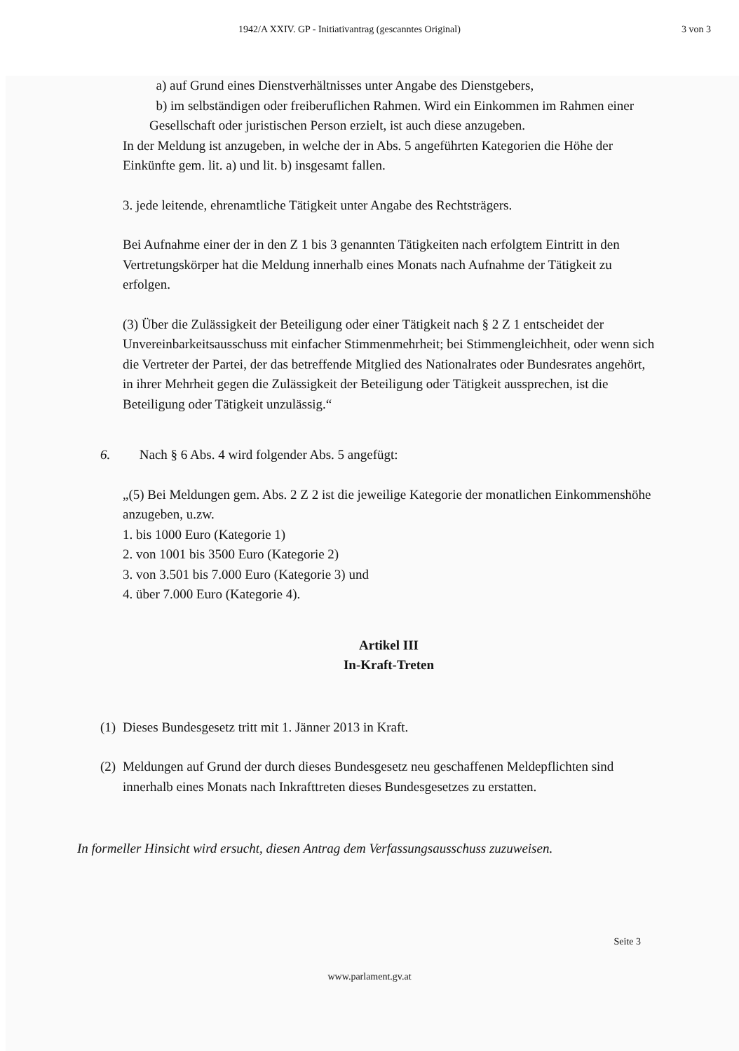1942/A XXIV. GP - Initiativantrag (gescanntes Original) 3 von 3
a) auf Grund eines Dienstverhältnisses unter Angabe des Dienstgebers,
b) im selbständigen oder freiberuflichen Rahmen. Wird ein Einkommen im Rahmen einer Gesellschaft oder juristischen Person erzielt, ist auch diese anzugeben.
In der Meldung ist anzugeben, in welche der in Abs. 5 angeführten Kategorien die Höhe der Einkünfte gem. lit. a) und lit. b) insgesamt fallen.
3. jede leitende, ehrenamtliche Tätigkeit unter Angabe des Rechtsträgers.
Bei Aufnahme einer der in den Z 1 bis 3 genannten Tätigkeiten nach erfolgtem Eintritt in den Vertretungskörper hat die Meldung innerhalb eines Monats nach Aufnahme der Tätigkeit zu erfolgen.
(3) Über die Zulässigkeit der Beteiligung oder einer Tätigkeit nach § 2 Z 1 entscheidet der Unvereinbarkeitsausschuss mit einfacher Stimmenmehrheit; bei Stimmengleichheit, oder wenn sich die Vertreter der Partei, der das betreffende Mitglied des Nationalrates oder Bundesrates angehört, in ihrer Mehrheit gegen die Zulässigkeit der Beteiligung oder Tätigkeit aussprechen, ist die Beteiligung oder Tätigkeit unzulässig.“
6. Nach § 6 Abs. 4 wird folgender Abs. 5 angefügt:
„(5) Bei Meldungen gem. Abs. 2 Z 2 ist die jeweilige Kategorie der monatlichen Einkommenshöhe anzugeben, u.zw.
1. bis 1000 Euro (Kategorie 1)
2. von 1001 bis 3500 Euro (Kategorie 2)
3. von 3.501 bis 7.000 Euro (Kategorie 3) und
4. über 7.000 Euro (Kategorie 4).
Artikel III
In-Kraft-Treten
(1) Dieses Bundesgesetz tritt mit 1. Jänner 2013 in Kraft.
(2) Meldungen auf Grund der durch dieses Bundesgesetz neu geschaffenen Meldepflichten sind innerhalb eines Monats nach Inkrafttreten dieses Bundesgesetzes zu erstatten.
In formeller Hinsicht wird ersucht, diesen Antrag dem Verfassungsausschuss zuzuweisen.
Seite 3
www.parlament.gv.at